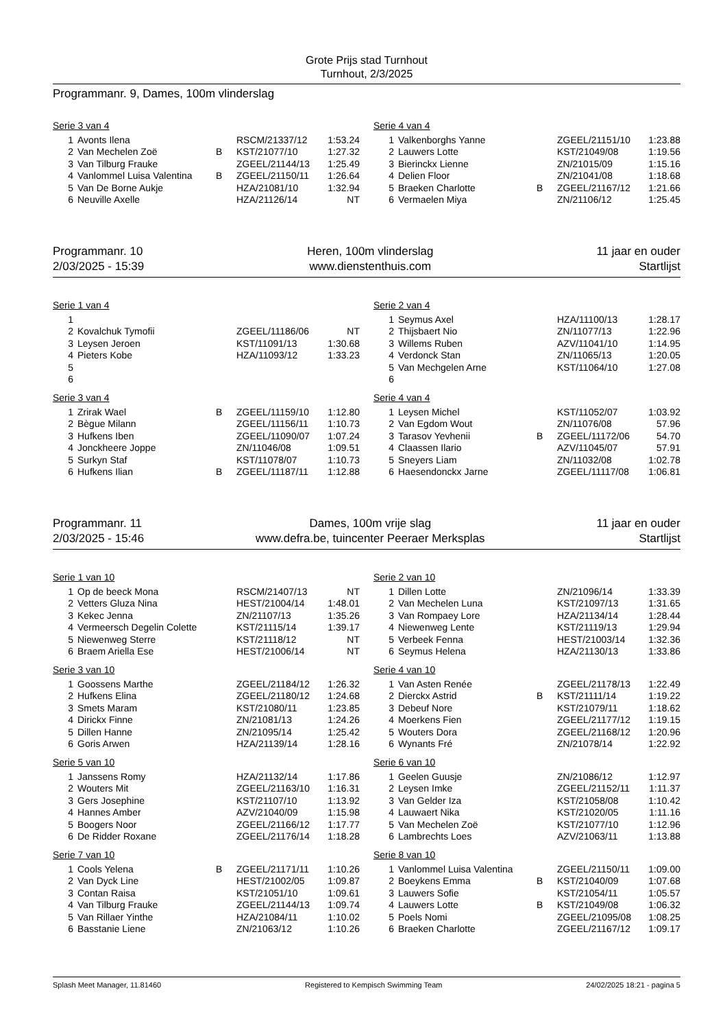Grote Prijs stad Turnhout
Turnhout, 2/3/2025
Programmanr. 9, Dames, 100m vlinderslag
Serie 3 van 4
| 1 | Avonts Ilena | | RSCM/21337/12 | 1:53.24 |
| 2 | Van Mechelen Zoë | B | KST/21077/10 | 1:27.32 |
| 3 | Van Tilburg Frauke | | ZGEEL/21144/13 | 1:25.49 |
| 4 | Vanlommel Luisa Valentina | B | ZGEEL/21150/11 | 1:26.64 |
| 5 | Van De Borne Aukje | | HZA/21081/10 | 1:32.94 |
| 6 | Neuville Axelle | | HZA/21126/14 | NT |
Serie 4 van 4
| 1 | Valkenborghs Yanne | | ZGEEL/21151/10 | 1:23.88 |
| 2 | Lauwers Lotte | | KST/21049/08 | 1:19.56 |
| 3 | Bierinckx Lienne | | ZN/21015/09 | 1:15.16 |
| 4 | Delien Floor | | ZN/21041/08 | 1:18.68 |
| 5 | Braeken Charlotte | B | ZGEEL/21167/12 | 1:21.66 |
| 6 | Vermaelen Miya | | ZN/21106/12 | 1:25.45 |
Programmanr. 10
2/03/2025 - 15:39
Heren, 100m vlinderslag
www.dienstenthuis.com
11 jaar en ouder
Startlijst
Serie 1 van 4
| 1 | | | | |
| 2 | Kovalchuk Tymofii | | ZGEEL/11186/06 | NT |
| 3 | Leysen Jeroen | | KST/11091/13 | 1:30.68 |
| 4 | Pieters Kobe | | HZA/11093/12 | 1:33.23 |
| 5 | | | | |
| 6 | | | | |
Serie 3 van 4
| 1 | Zrirak Wael | B | ZGEEL/11159/10 | 1:12.80 |
| 2 | Bègue Milann | | ZGEEL/11156/11 | 1:10.73 |
| 3 | Hufkens Iben | | ZGEEL/11090/07 | 1:07.24 |
| 4 | Jonckheere Joppe | | ZN/11046/08 | 1:09.51 |
| 5 | Surkyn Staf | | KST/11078/07 | 1:10.73 |
| 6 | Hufkens Ilian | B | ZGEEL/11187/11 | 1:12.88 |
Serie 2 van 4
| 1 | Seymus Axel | | HZA/11100/13 | 1:28.17 |
| 2 | Thijsbaert Nio | | ZN/11077/13 | 1:22.96 |
| 3 | Willems Ruben | | AZV/11041/10 | 1:14.95 |
| 4 | Verdonck Stan | | ZN/11065/13 | 1:20.05 |
| 5 | Van Mechgelen Arne | | KST/11064/10 | 1:27.08 |
| 6 | | | | |
Serie 4 van 4
| 1 | Leysen Michel | | KST/11052/07 | 1:03.92 |
| 2 | Van Egdom Wout | | ZN/11076/08 | 57.96 |
| 3 | Tarasov Yevhenii | B | ZGEEL/11172/06 | 54.70 |
| 4 | Claassen Ilario | | AZV/11045/07 | 57.91 |
| 5 | Sneyers Liam | | ZN/11032/08 | 1:02.78 |
| 6 | Haesendonckx Jarne | | ZGEEL/11117/08 | 1:06.81 |
Programmanr. 11
2/03/2025 - 15:46
Dames, 100m vrije slag
www.defra.be, tuincenter Peeraer Merksplas
11 jaar en ouder
Startlijst
Serie 1 van 10
| 1 | Op de beeck Mona | | RSCM/21407/13 | NT |
| 2 | Vetters Gluza Nina | | HEST/21004/14 | 1:48.01 |
| 3 | Kekec Jenna | | ZN/21107/13 | 1:35.26 |
| 4 | Vermeersch Degelin Colette | | KST/21115/14 | 1:39.17 |
| 5 | Niewenweg Sterre | | KST/21118/12 | NT |
| 6 | Braem Ariella Ese | | HEST/21006/14 | NT |
Serie 3 van 10
| 1 | Goossens Marthe | | ZGEEL/21184/12 | 1:26.32 |
| 2 | Hufkens Elina | | ZGEEL/21180/12 | 1:24.68 |
| 3 | Smets Maram | | KST/21080/11 | 1:23.85 |
| 4 | Dirickx Finne | | ZN/21081/13 | 1:24.26 |
| 5 | Dillen Hanne | | ZN/21095/14 | 1:25.42 |
| 6 | Goris Arwen | | HZA/21139/14 | 1:28.16 |
Serie 5 van 10
| 1 | Janssens Romy | | HZA/21132/14 | 1:17.86 |
| 2 | Wouters Mit | | ZGEEL/21163/10 | 1:16.31 |
| 3 | Gers Josephine | | KST/21107/10 | 1:13.92 |
| 4 | Hannes Amber | | AZV/21040/09 | 1:15.98 |
| 5 | Boogers Noor | | ZGEEL/21166/12 | 1:17.77 |
| 6 | De Ridder Roxane | | ZGEEL/21176/14 | 1:18.28 |
Serie 7 van 10
| 1 | Cools Yelena | B | ZGEEL/21171/11 | 1:10.26 |
| 2 | Van Dyck Line | | HEST/21002/05 | 1:09.87 |
| 3 | Contan Raisa | | KST/21051/10 | 1:09.61 |
| 4 | Van Tilburg Frauke | | ZGEEL/21144/13 | 1:09.74 |
| 5 | Van Rillaer Yinthe | | HZA/21084/11 | 1:10.02 |
| 6 | Basstanie Liene | | ZN/21063/12 | 1:10.26 |
Serie 2 van 10
| 1 | Dillen Lotte | | ZN/21096/14 | 1:33.39 |
| 2 | Van Mechelen Luna | | KST/21097/13 | 1:31.65 |
| 3 | Van Rompaey Lore | | HZA/21134/14 | 1:28.44 |
| 4 | Niewenweg Lente | | KST/21119/13 | 1:29.94 |
| 5 | Verbeek Fenna | | HEST/21003/14 | 1:32.36 |
| 6 | Seymus Helena | | HZA/21130/13 | 1:33.86 |
Serie 4 van 10
| 1 | Van Asten Renée | | ZGEEL/21178/13 | 1:22.49 |
| 2 | Dierckx Astrid | B | KST/21111/14 | 1:19.22 |
| 3 | Debeuf Nore | | KST/21079/11 | 1:18.62 |
| 4 | Moerkens Fien | | ZGEEL/21177/12 | 1:19.15 |
| 5 | Wouters Dora | | ZGEEL/21168/12 | 1:20.96 |
| 6 | Wynants Fré | | ZN/21078/14 | 1:22.92 |
Serie 6 van 10
| 1 | Geelen Guusje | | ZN/21086/12 | 1:12.97 |
| 2 | Leysen Imke | | ZGEEL/21152/11 | 1:11.37 |
| 3 | Van Gelder Iza | | KST/21058/08 | 1:10.42 |
| 4 | Lauwaert Nika | | KST/21020/05 | 1:11.16 |
| 5 | Van Mechelen Zoë | | KST/21077/10 | 1:12.96 |
| 6 | Lambrechts Loes | | AZV/21063/11 | 1:13.88 |
Serie 8 van 10
| 1 | Vanlommel Luisa Valentina | | ZGEEL/21150/11 | 1:09.00 |
| 2 | Boeykens Emma | B | KST/21040/09 | 1:07.68 |
| 3 | Lauwers Sofie | | KST/21054/11 | 1:05.57 |
| 4 | Lauwers Lotte | B | KST/21049/08 | 1:06.32 |
| 5 | Poels Nomi | | ZGEEL/21095/08 | 1:08.25 |
| 6 | Braeken Charlotte | | ZGEEL/21167/12 | 1:09.17 |
Splash Meet Manager, 11.81460 Registered to Kempisch Swimming Team 24/02/2025 18:21 - pagina 5